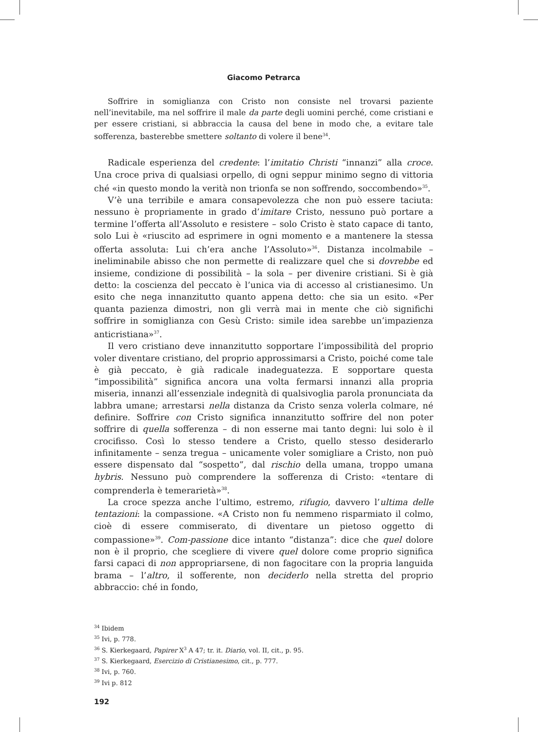Giacomo Petrarca
Soffrire in somiglianza con Cristo non consiste nel trovarsi paziente nell’inevitabile, ma nel soffrire il male da parte degli uomini perché, come cristiani e per essere cristiani, si abbraccia la causa del bene in modo che, a evitare tale sofferenza, basterebbe smettere soltanto di volere il bene<sup>34</sup>.
Radicale esperienza del credente: l’imitatio Christi “innanzi” alla croce. Una croce priva di qualsiasi orpello, di ogni seppur minimo segno di vittoria ché «in questo mondo la verità non trionfa se non soffrendo, soccombendo»<sup>35</sup>.
V’è una terribile e amara consapevolezza che non può essere taciuta: nessuno è propriamente in grado d’imitare Cristo, nessuno può portare a termine l’offerta all’Assoluto e resistere – solo Cristo è stato capace di tanto, solo Lui è «riuscito ad esprimere in ogni momento e a mantenere la stessa offerta assoluta: Lui ch’era anche l’Assoluto»<sup>36</sup>. Distanza incolmabile – ineliminabile abisso che non permette di realizzare quel che si dovrebbe ed insieme, condizione di possibilità – la sola – per divenire cristiani. Si è già detto: la coscienza del peccato è l’unica via di accesso al cristianesimo. Un esito che nega innanzitutto quanto appena detto: che sia un esito. «Per quanta pazienza dimostri, non gli verrà mai in mente che ciò significhi soffrire in somiglianza con Gesù Cristo: simile idea sarebbe un’impazienza anticristiana»<sup>37</sup>.
Il vero cristiano deve innanzitutto sopportare l’impossibilità del proprio voler diventare cristiano, del proprio approssimarsi a Cristo, poiché come tale è già peccato, è già radicale inadeguatezza. E sopportare questa “impossibilità” significa ancora una volta fermarsi innanzi alla propria miseria, innanzi all’essenziale indegnità di qualsivoglia parola pronunciata da labbra umane; arrestarsi nella distanza da Cristo senza volerla colmare, né definire. Soffrire con Cristo significa innanzitutto soffrire del non poter soffrire di quella sofferenza – di non esserne mai tanto degni: lui solo è il crocifisso. Così lo stesso tendere a Cristo, quello stesso desiderarlo infinitamente – senza tregua – unicamente voler somigliare a Cristo, non può essere dispensato dal “sospetto”, dal rischio della umana, troppo umana hybris. Nessuno può comprendere la sofferenza di Cristo: «tentare di comprenderla è temerarietà»<sup>38</sup>.
La croce spezza anche l’ultimo, estremo, rifugio, davvero l’ultima delle tentazioni: la compassione. «A Cristo non fu nemmeno risparmiato il colmo, cioè di essere commiserato, di diventare un pietoso oggetto di compassione»<sup>39</sup>. Com-passione dice intanto “distanza”: dice che quel dolore non è il proprio, che scegliere di vivere quel dolore come proprio significa farsi capaci di non appropriarsene, di non fagocitare con la propria languida brama – l’altro, il sofferente, non deciderlo nella stretta del proprio abbraccio: ché in fondo,
<sup>34</sup> Ibidem
<sup>35</sup> Ivi, p. 778.
<sup>36</sup> S. Kierkegaard, Papirer X<sup>3</sup> A 47; tr. it. Diario, vol. II, cit., p. 95.
<sup>37</sup> S. Kierkegaard, Esercizio di Cristianesimo, cit., p. 777.
<sup>38</sup> Ivi, p. 760.
<sup>39</sup> Ivi p. 812
192